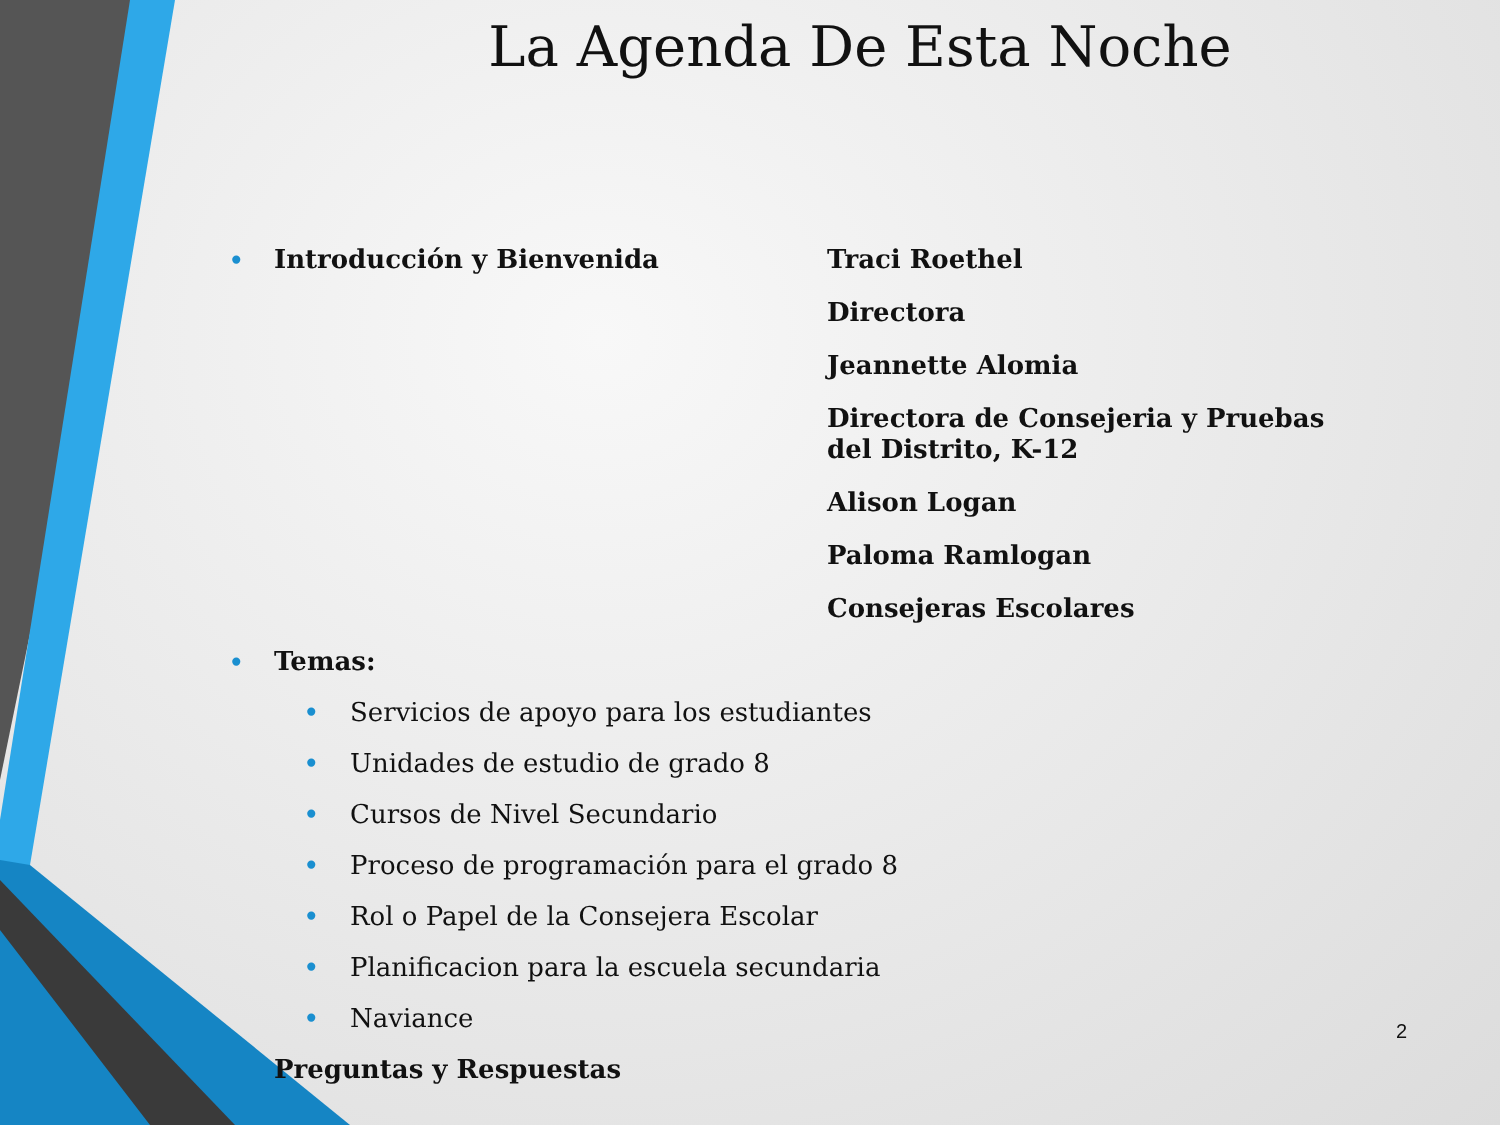La Agenda De Esta Noche
• Introducción y Bienvenida
Traci Roethel
Directora
Jeannette Alomia
Directora de Consejeria y Pruebas del Distrito, K-12
Alison Logan
Paloma Ramlogan
Consejeras Escolares
• Temas:
• Servicios de apoyo para los estudiantes
• Unidades de estudio de grado 8
• Cursos de Nivel Secundario
• Proceso de programación para el grado 8
• Rol o Papel de la Consejera Escolar
• Planificacion para la escuela secundaria
• Naviance
Preguntas y Respuestas
2